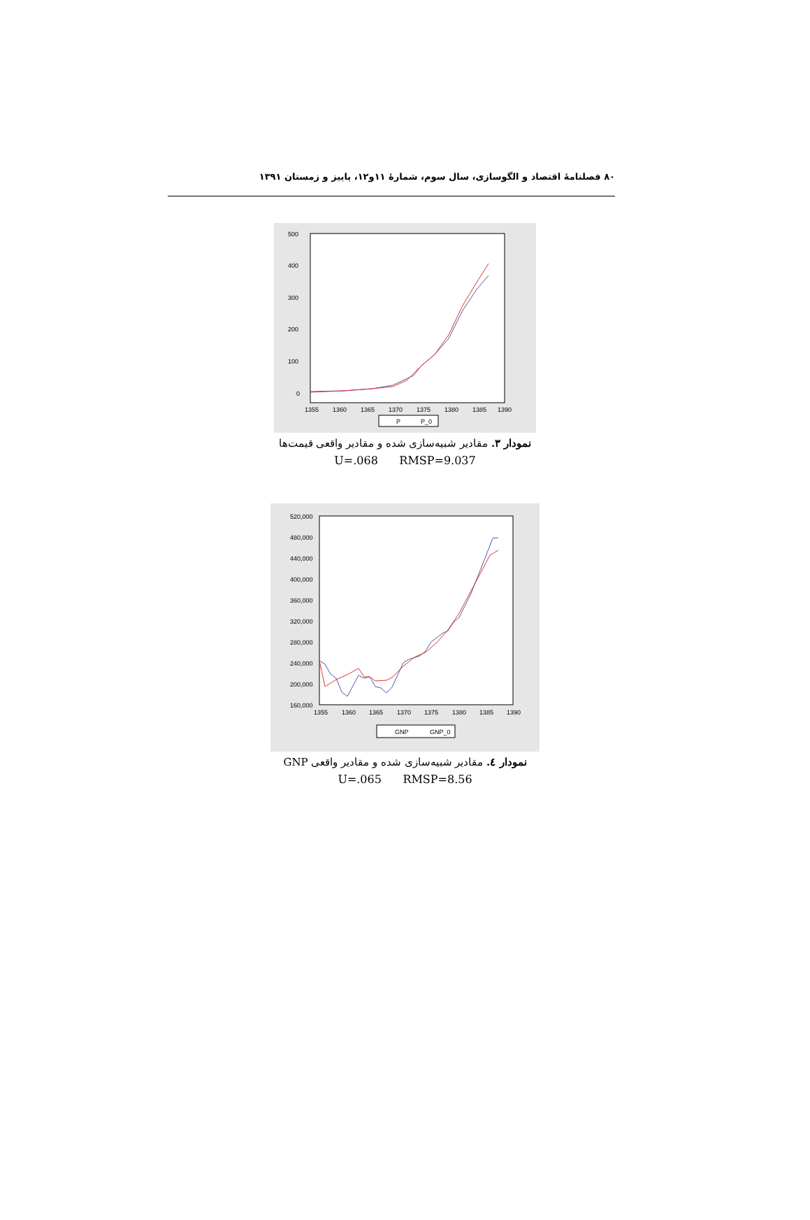۸۰ فصلنامهٔ اقتصاد و الگوسازی، سال سوم، شمارهٔ ۱۱و۱۲، پاییز و زمستان ۱۳۹۱
500
400
300
200
100
0
1355
1360
1365
1370
1375
1380
1385
1390
P
P_0
نمودار ۳. مقادیر شبیه‌سازی شده و مقادیر واقعی قیمت‌ها
U=.068 RMSP=9.037
520,000
480,000
440,000
400,000
360,000
320,000
280,000
240,000
200,000
160,000
1355
1360
1365
1370
1375
1380
1385
1390
GNP
GNP_0
نمودار ٤. مقادیر شبیه‌سازی شده و مقادیر واقعی GNP
U=.065 RMSP=8.56